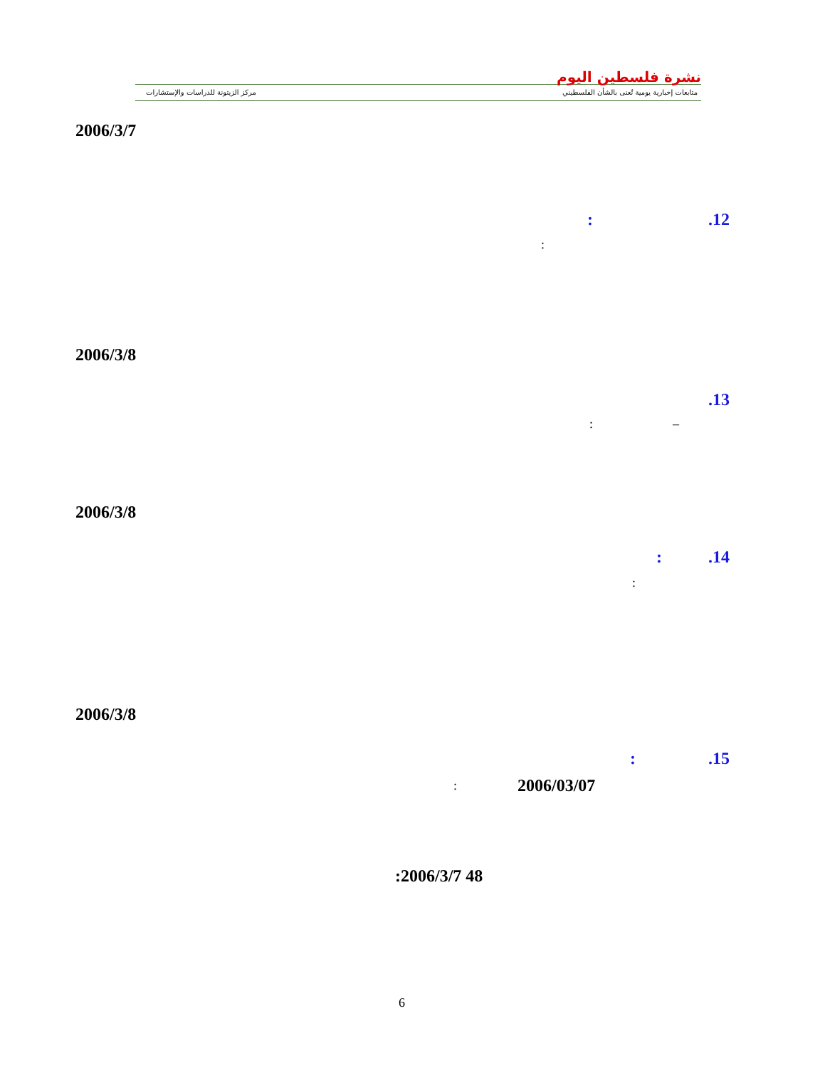نشرة فلسطين اليوم
متابعات إخبارية يومية تُعنى بالشأن الفلسطيني
مركز الزيتونة للدراسات والإستشارات
2006/3/7
.12
:
:
2006/3/8
.13
–
:
2006/3/8
.14
:
:
2006/3/8
.15
:
2006/03/07
:
:2006/3/7 48
6